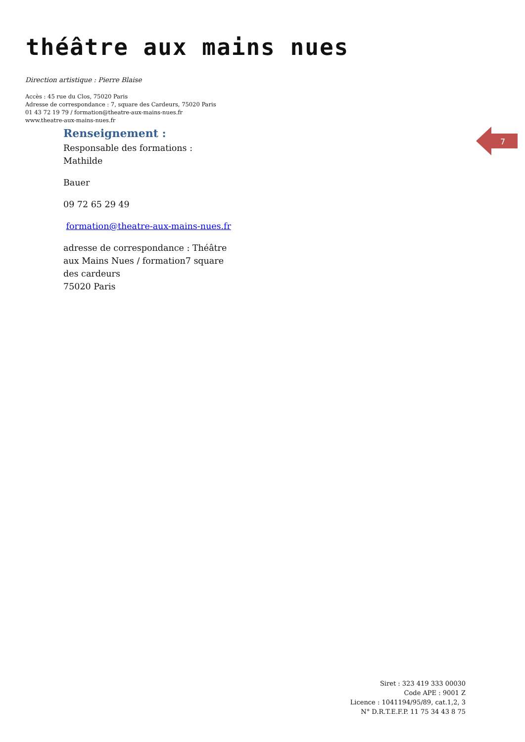théâtre aux mains nues
Direction artistique : Pierre Blaise
Accès : 45 rue du Clos, 75020 Paris
Adresse de correspondance : 7, square des Cardeurs, 75020 Paris
01 43 72 19 79 / formation@theatre-aux-mains-nues.fr
www.theatre-aux-mains-nues.fr
Renseignement :
Responsable des formations : Mathilde
Bauer
09 72 65 29 49
formation@theatre-aux-mains-nues.fr
adresse de correspondance : Théâtre aux Mains Nues / formation7 square des cardeurs
75020 Paris
7
Siret : 323 419 333 00030
Code APE : 9001 Z
Licence : 1041194/95/89, cat.1,2, 3
N° D.R.T.E.F.P. 11 75 34 43 8 75